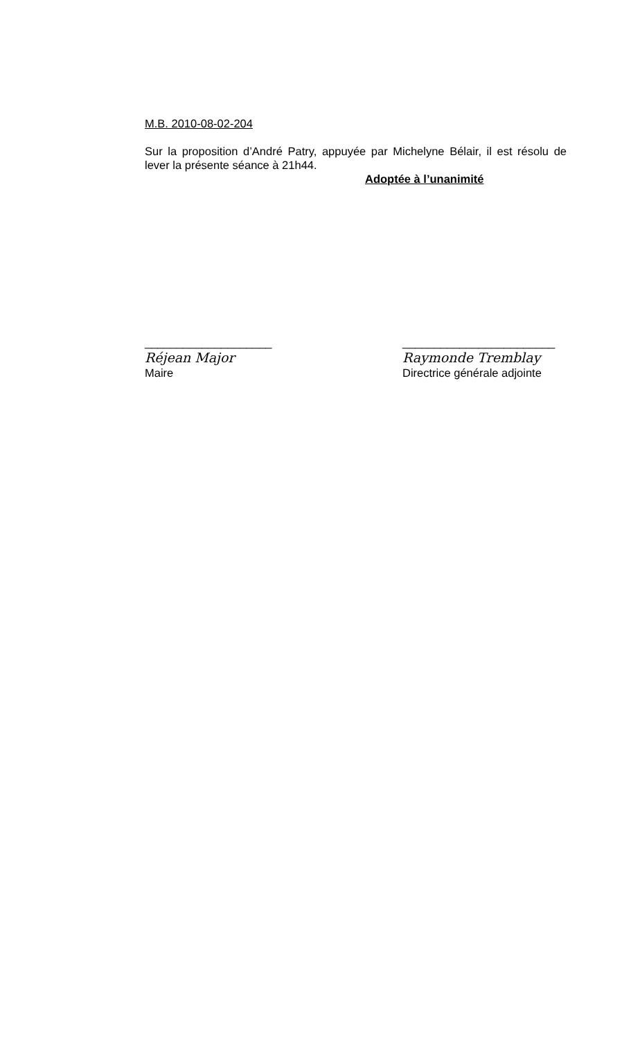M.B. 2010-08-02-204
Sur la proposition d’André Patry, appuyée par Michelyne Bélair, il est résolu de lever la présente séance à 21h44.
Adoptée à l’unanimité
____________________
Réjean Major
Maire
________________________
Raymonde Tremblay
Directrice générale adjointe